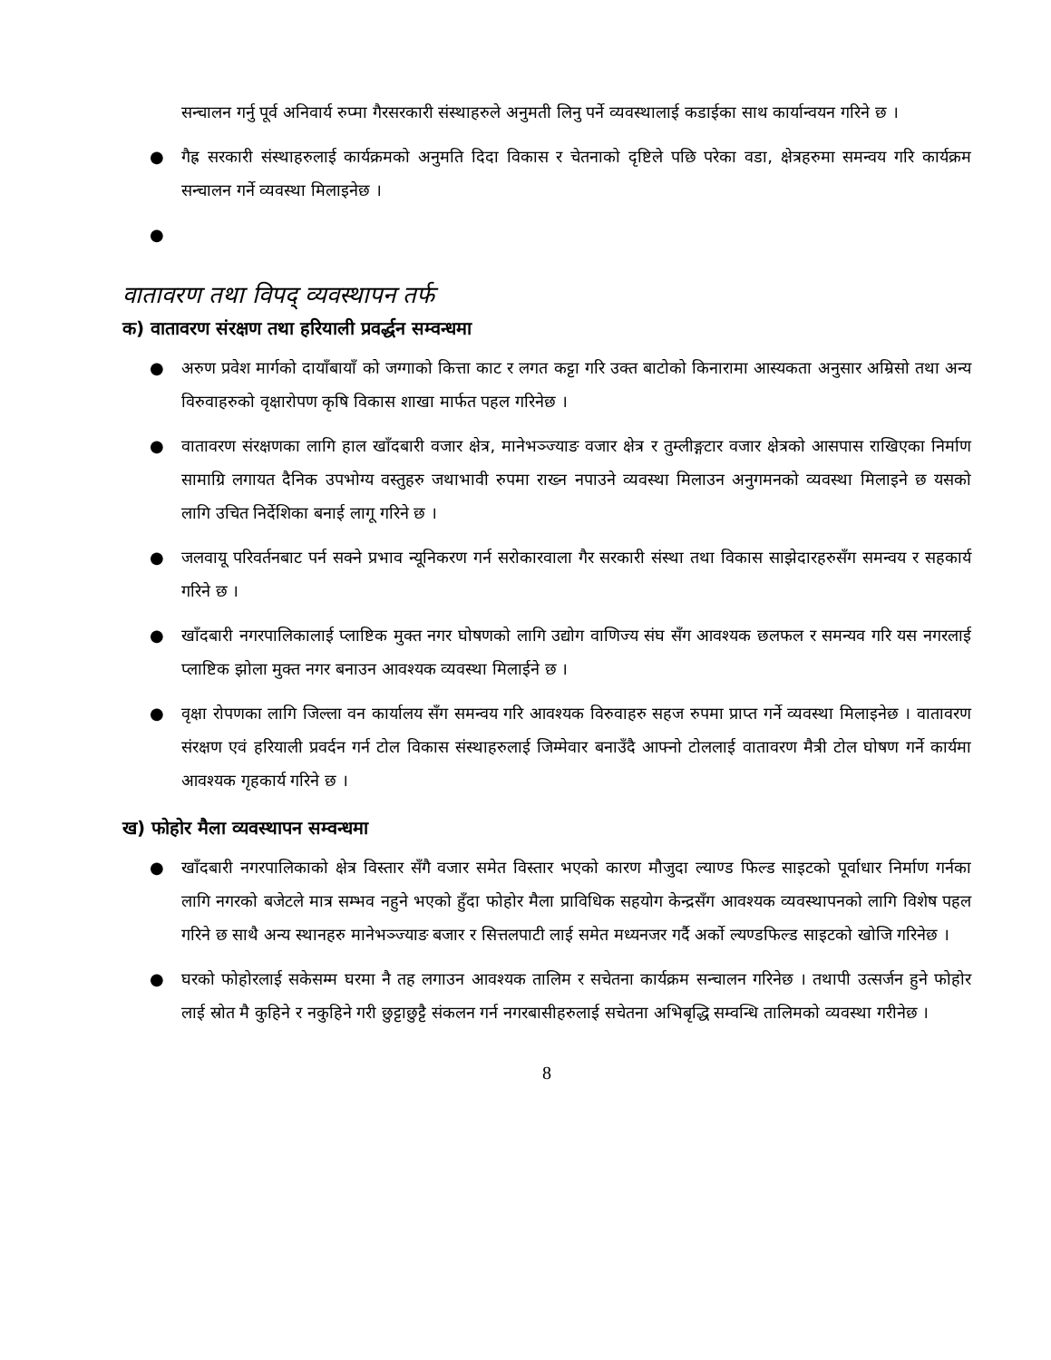सन्चालन गर्नु पूर्व अनिवार्य रुप्मा गैरसरकारी संस्थाहरुले अनुमती लिनु पर्ने व्यवस्थालाई कडाईका साथ कार्यान्वयन गरिने छ ।
● गैह्र सरकारी संस्थाहरुलाई कार्यक्रमको अनुमति दिदा विकास र चेतनाको दृष्टिले पछि परेका वडा, क्षेत्रहरुमा समन्वय गरि कार्यक्रम सन्चालन गर्ने व्यवस्था मिलाइनेछ ।
●
वातावरण तथा विपद् व्यवस्थापन तर्फ
क) वातावरण संरक्षण तथा हरियाली प्रवर्द्धन सम्वन्धमा
● अरुण प्रवेश मार्गको दायाँबायाँ को जग्गाको कित्ता काट र लगत कट्टा गरि उक्त बाटोको किनारामा आस्यकता अनुसार अम्रिसो तथा अन्य विरुवाहरुको वृक्षारोपण कृषि विकास शाखा मार्फत पहल गरिनेछ ।
● वातावरण संरक्षणका लागि हाल खाँदबारी वजार क्षेत्र, मानेभञ्ज्याङ वजार क्षेत्र र तुम्लीङ्गटार वजार क्षेत्रको आसपास राखिएका निर्माण सामाग्रि लगायत दैनिक उपभोग्य वस्तुहरु जथाभावी रुपमा राख्न नपाउने व्यवस्था मिलाउन अनुगमनको व्यवस्था मिलाइने छ यसको लागि उचित निर्देशिका बनाई लागू गरिने छ ।
● जलवायू परिवर्तनबाट पर्न सक्ने प्रभाव न्यूनिकरण गर्न सरोकारवाला गैर सरकारी संस्था तथा विकास साझेदारहरुसँग समन्वय र सहकार्य गरिने छ ।
● खाँदबारी नगरपालिकालाई प्लाष्टिक मुक्त नगर घोषणको लागि उद्योग वाणिज्य संघ सँग आवश्यक छलफल र समन्यव गरि यस नगरलाई प्लाष्टिक झोला मुक्त नगर बनाउन आवश्यक व्यवस्था मिलाईने छ ।
● वृक्षा रोपणका लागि जिल्ला वन कार्यालय सँग समन्वय गरि आवश्यक विरुवाहरु सहज रुपमा प्राप्त गर्ने व्यवस्था मिलाइनेछ । वातावरण संरक्षण एवं हरियाली प्रवर्दन गर्न टोल विकास संस्थाहरुलाई जिम्मेवार बनाउँदै आफ्नो टोललाई वातावरण मैत्री टोल घोषण गर्ने कार्यमा आवश्यक गृहकार्य गरिने छ ।
ख) फोहोर मैला व्यवस्थापन सम्वन्धमा
● खाँदबारी नगरपालिकाको क्षेत्र विस्तार सँगै वजार समेत विस्तार भएको कारण मौजुदा ल्याण्ड फिल्ड साइटको पूर्वाधार निर्माण गर्नका लागि नगरको बजेटले मात्र सम्भव नहुने भएको हुँदा फोहोर मैला प्राविधिक सहयोग केन्द्रसँग आवश्यक व्यवस्थापनको लागि विशेष पहल गरिने छ साथै अन्य स्थानहरु मानेभञ्ज्याङ बजार र सित्तलपाटी लाई समेत मध्यनजर गर्दै अर्को ल्यण्डफिल्ड साइटको खोजि गरिनेछ ।
● घरको फोहोरलाई सकेसम्म घरमा नै तह लगाउन आवश्यक तालिम र सचेतना कार्यक्रम सन्चालन गरिनेछ । तथापी उत्सर्जन हुने फोहोर लाई स्रोत मै कुहिने र नकुहिने गरी छुट्टाछुट्टै संकलन गर्न नगरबासीहरुलाई सचेतना अभिबृद्धि सम्वन्धि तालिमको व्यवस्था गरीनेछ ।
8